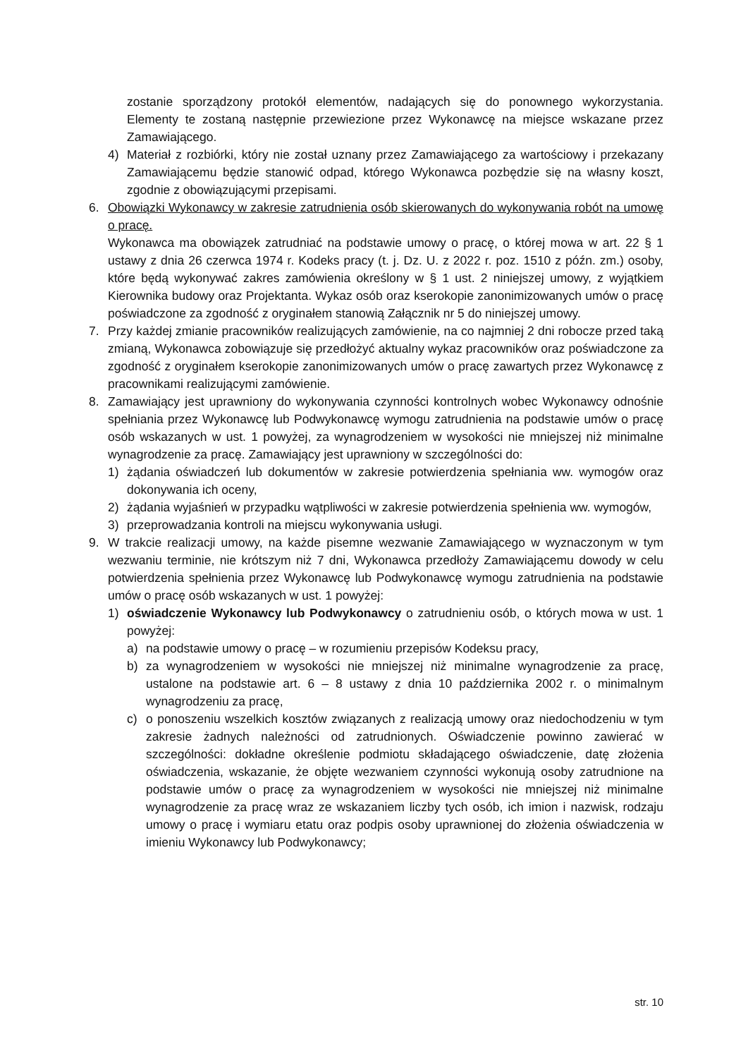zostanie sporządzony protokół elementów, nadających się do ponownego wykorzystania. Elementy te zostaną następnie przewiezione przez Wykonawcę na miejsce wskazane przez Zamawiającego.
4) Materiał z rozbiórki, który nie został uznany przez Zamawiającego za wartościowy i przekazany Zamawiającemu będzie stanowić odpad, którego Wykonawca pozbędzie się na własny koszt, zgodnie z obowiązującymi przepisami.
6. Obowiązki Wykonawcy w zakresie zatrudnienia osób skierowanych do wykonywania robót na umowę o pracę.
Wykonawca ma obowiązek zatrudniać na podstawie umowy o pracę, o której mowa w art. 22 § 1 ustawy z dnia 26 czerwca 1974 r. Kodeks pracy (t. j. Dz. U. z 2022 r. poz. 1510 z późn. zm.) osoby, które będą wykonywać zakres zamówienia określony w § 1 ust. 2 niniejszej umowy, z wyjątkiem Kierownika budowy oraz Projektanta. Wykaz osób oraz kserokopie zanonimizowanych umów o pracę poświadczone za zgodność z oryginałem stanowią Załącznik nr 5 do niniejszej umowy.
7. Przy każdej zmianie pracowników realizujących zamówienie, na co najmniej 2 dni robocze przed taką zmianą, Wykonawca zobowiązuje się przedłożyć aktualny wykaz pracowników oraz poświadczone za zgodność z oryginałem kserokopie zanonimizowanych umów o pracę zawartych przez Wykonawcę z pracownikami realizującymi zamówienie.
8. Zamawiający jest uprawniony do wykonywania czynności kontrolnych wobec Wykonawcy odnośnie spełniania przez Wykonawcę lub Podwykonawcę wymogu zatrudnienia na podstawie umów o pracę osób wskazanych w ust. 1 powyżej, za wynagrodzeniem w wysokości nie mniejszej niż minimalne wynagrodzenie za pracę. Zamawiający jest uprawniony w szczególności do:
1) żądania oświadczeń lub dokumentów w zakresie potwierdzenia spełniania ww. wymogów oraz dokonywania ich oceny,
2) żądania wyjaśnień w przypadku wątpliwości w zakresie potwierdzenia spełnienia ww. wymogów,
3) przeprowadzania kontroli na miejscu wykonywania usługi.
9. W trakcie realizacji umowy, na każde pisemne wezwanie Zamawiającego w wyznaczonym w tym wezwaniu terminie, nie krótszym niż 7 dni, Wykonawca przedłoży Zamawiającemu dowody w celu potwierdzenia spełnienia przez Wykonawcę lub Podwykonawcę wymogu zatrudnienia na podstawie umów o pracę osób wskazanych w ust. 1 powyżej:
1) oświadczenie Wykonawcy lub Podwykonawcy o zatrudnieniu osób, o których mowa w ust. 1 powyżej:
a) na podstawie umowy o pracę – w rozumieniu przepisów Kodeksu pracy,
b) za wynagrodzeniem w wysokości nie mniejszej niż minimalne wynagrodzenie za pracę, ustalone na podstawie art. 6 – 8 ustawy z dnia 10 października 2002 r. o minimalnym wynagrodzeniu za pracę,
c) o ponoszeniu wszelkich kosztów związanych z realizacją umowy oraz niedochodzeniu w tym zakresie żadnych należności od zatrudnionych. Oświadczenie powinno zawierać w szczególności: dokładne określenie podmiotu składającego oświadczenie, datę złożenia oświadczenia, wskazanie, że objęte wezwaniem czynności wykonują osoby zatrudnione na podstawie umów o pracę za wynagrodzeniem w wysokości nie mniejszej niż minimalne wynagrodzenie za pracę wraz ze wskazaniem liczby tych osób, ich imion i nazwisk, rodzaju umowy o pracę i wymiaru etatu oraz podpis osoby uprawnionej do złożenia oświadczenia w imieniu Wykonawcy lub Podwykonawcy;
str. 10